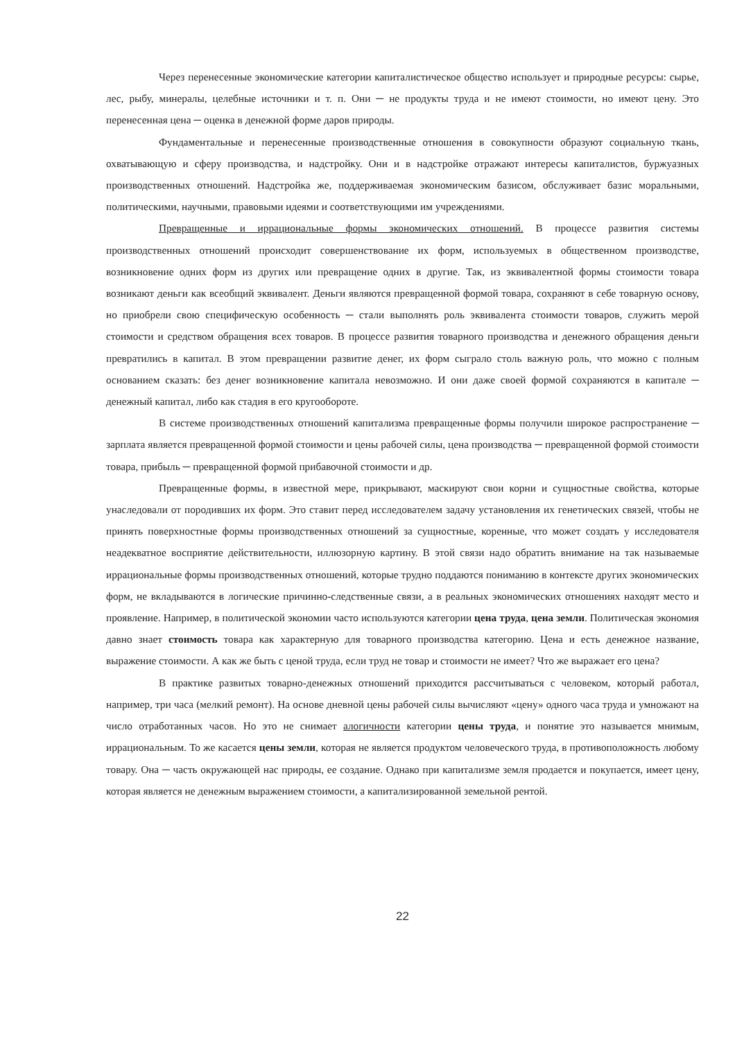Через перенесенные экономические категории капиталистическое общество использует и природные ресурсы: сырье, лес, рыбу, минералы, целебные источники и т. п. Они ─ не продукты труда и не имеют стоимости, но имеют цену. Это перенесенная цена ─ оценка в денежной форме даров природы.
Фундаментальные и перенесенные производственные отношения в совокупности образуют социальную ткань, охватывающую и сферу производства, и надстройку. Они и в надстройке отражают интересы капиталистов, буржуазных производственных отношений. Надстройка же, поддерживаемая экономическим базисом, обслуживает базис моральными, политическими, научными, правовыми идеями и соответствующими им учреждениями.
Превращенные и иррациональные формы экономических отношений. В процессе развития системы производственных отношений происходит совершенствование их форм, используемых в общественном производстве, возникновение одних форм из других или превращение одних в другие. Так, из эквивалентной формы стоимости товара возникают деньги как всеобщий эквивалент. Деньги являются превращенной формой товара, сохраняют в себе товарную основу, но приобрели свою специфическую особенность ─ стали выполнять роль эквивалента стоимости товаров, служить мерой стоимости и средством обращения всех товаров. В процессе развития товарного производства и денежного обращения деньги превратились в капитал. В этом превращении развитие денег, их форм сыграло столь важную роль, что можно с полным основанием сказать: без денег возникновение капитала невозможно. И они даже своей формой сохраняются в капитале ─ денежный капитал, либо как стадия в его кругообороте.
В системе производственных отношений капитализма превращенные формы получили широкое распространение ─ зарплата является превращенной формой стоимости и цены рабочей силы, цена производства ─ превращенной формой стоимости товара, прибыль ─ превращенной формой прибавочной стоимости и др.
Превращенные формы, в известной мере, прикрывают, маскируют свои корни и сущностные свойства, которые унаследовали от породивших их форм. Это ставит перед исследователем задачу установления их генетических связей, чтобы не принять поверхностные формы производственных отношений за сущностные, коренные, что может создать у исследователя неадекватное восприятие действительности, иллюзорную картину. В этой связи надо обратить внимание на так называемые иррациональные формы производственных отношений, которые трудно поддаются пониманию в контексте других экономических форм, не вкладываются в логические причинно-следственные связи, а в реальных экономических отношениях находят место и проявление. Например, в политической экономии часто используются категории цена труда, цена земли. Политическая экономия давно знает стоимость товара как характерную для товарного производства категорию. Цена и есть денежное название, выражение стоимости. А как же быть с ценой труда, если труд не товар и стоимости не имеет? Что же выражает его цена?
В практике развитых товарно-денежных отношений приходится рассчитываться с человеком, который работал, например, три часа (мелкий ремонт). На основе дневной цены рабочей силы вычисляют «цену» одного часа труда и умножают на число отработанных часов. Но это не снимает алогичности категории цены труда, и понятие это называется мнимым, иррациональным. То же касается цены земли, которая не является продуктом человеческого труда, в противоположность любому товару. Она ─ часть окружающей нас природы, ее создание. Однако при капитализме земля продается и покупается, имеет цену, которая является не денежным выражением стоимости, а капитализированной земельной рентой.
22